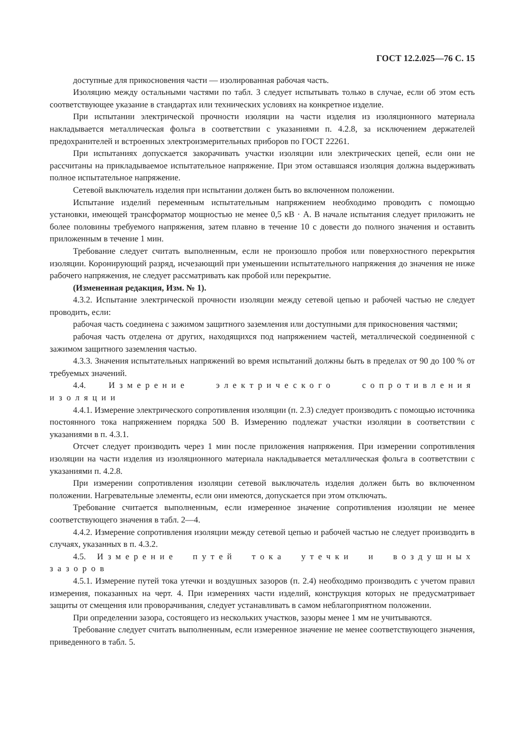ГОСТ 12.2.025—76 С. 15
доступные для прикосновения части — изолированная рабочая часть.
Изоляцию между остальными частями по табл. 3 следует испытывать только в случае, если об этом есть соответствующее указание в стандартах или технических условиях на конкретное изделие.
При испытании электрической прочности изоляции на части изделия из изоляционного материала накладывается металлическая фольга в соответствии с указаниями п. 4.2.8, за исключением держателей предохранителей и встроенных электроизмерительных приборов по ГОСТ 22261.
При испытаниях допускается закорачивать участки изоляции или электрических цепей, если они не рассчитаны на прикладываемое испытательное напряжение. При этом оставшаяся изоляция должна выдерживать полное испытательное напряжение.
Сетевой выключатель изделия при испытании должен быть во включенном положении.
Испытание изделий переменным испытательным напряжением необходимо проводить с помощью установки, имеющей трансформатор мощностью не менее 0,5 кВ · А. В начале испытания следует приложить не более половины требуемого напряжения, затем плавно в течение 10 с довести до полного значения и оставить приложенным в течение 1 мин.
Требование следует считать выполненным, если не произошло пробоя или поверхностного перекрытия изоляции. Коронирующий разряд, исчезающий при уменьшении испытательного напряжения до значения не ниже рабочего напряжения, не следует рассматривать как пробой или перекрытие.
(Измененная редакция, Изм. № 1).
4.3.2. Испытание электрической прочности изоляции между сетевой цепью и рабочей частью не следует проводить, если:
рабочая часть соединена с зажимом защитного заземления или доступными для прикосновения частями;
рабочая часть отделена от других, находящихся под напряжением частей, металлической соединенной с зажимом защитного заземления частью.
4.3.3. Значения испытательных напряжений во время испытаний должны быть в пределах от 90 до 100 % от требуемых значений.
4.4. Измерение электрического сопротивления изоляции
4.4.1. Измерение электрического сопротивления изоляции (п. 2.3) следует производить с помощью источника постоянного тока напряжением порядка 500 В. Измерению подлежат участки изоляции в соответствии с указаниями в п. 4.3.1.
Отсчет следует производить через 1 мин после приложения напряжения. При измерении сопротивления изоляции на части изделия из изоляционного материала накладывается металлическая фольга в соответствии с указаниями п. 4.2.8.
При измерении сопротивления изоляции сетевой выключатель изделия должен быть во включенном положении. Нагревательные элементы, если они имеются, допускается при этом отключать.
Требование считается выполненным, если измеренное значение сопротивления изоляции не менее соответствующего значения в табл. 2—4.
4.4.2. Измерение сопротивления изоляции между сетевой цепью и рабочей частью не следует производить в случаях, указанных в п. 4.3.2.
4.5. Измерение путей тока утечки и воздушных зазоров
4.5.1. Измерение путей тока утечки и воздушных зазоров (п. 2.4) необходимо производить с учетом правил измерения, показанных на черт. 4. При измерениях части изделий, конструкция которых не предусматривает защиты от смещения или проворачивания, следует устанавливать в самом неблагоприятном положении.
При определении зазора, состоящего из нескольких участков, зазоры менее 1 мм не учитываются.
Требование следует считать выполненным, если измеренное значение не менее соответствующего значения, приведенного в табл. 5.